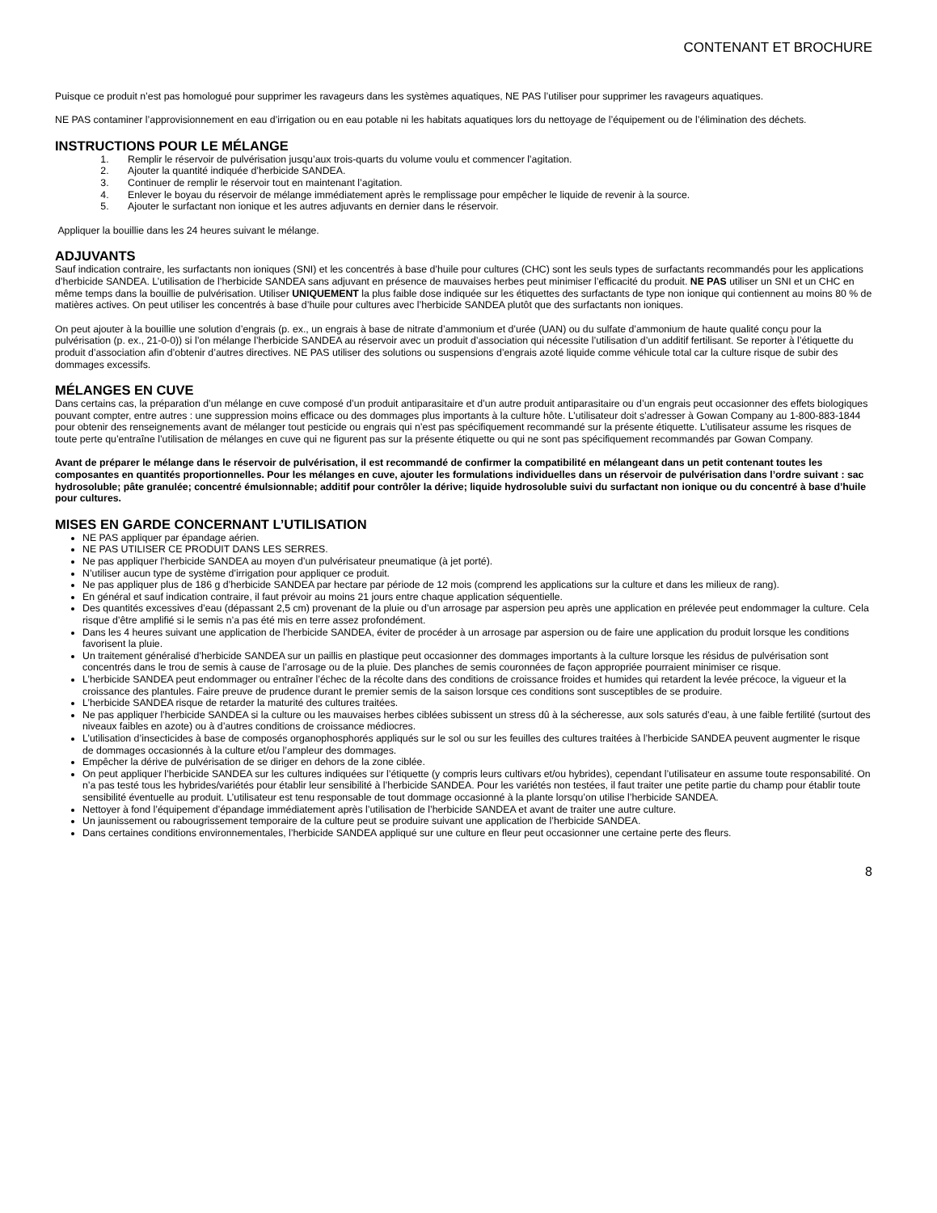CONTENANT ET BROCHURE
Puisque ce produit n’est pas homologué pour supprimer les ravageurs dans les systèmes aquatiques, NE PAS l’utiliser pour supprimer les ravageurs aquatiques.
NE PAS contaminer l’approvisionnement en eau d’irrigation ou en eau potable ni les habitats aquatiques lors du nettoyage de l’équipement ou de l’élimination des déchets.
INSTRUCTIONS POUR LE MÉLANGE
1. Remplir le réservoir de pulvérisation jusqu’aux trois-quarts du volume voulu et commencer l’agitation.
2. Ajouter la quantité indiquée d’herbicide SANDEA.
3. Continuer de remplir le réservoir tout en maintenant l’agitation.
4. Enlever le boyau du réservoir de mélange immédiatement après le remplissage pour empêcher le liquide de revenir à la source.
5. Ajouter le surfactant non ionique et les autres adjuvants en dernier dans le réservoir.
Appliquer la bouillie dans les 24 heures suivant le mélange.
ADJUVANTS
Sauf indication contraire, les surfactants non ioniques (SNI) et les concentrés à base d’huile pour cultures (CHC) sont les seuls types de surfactants recommandés pour les applications d’herbicide SANDEA. L’utilisation de l’herbicide SANDEA sans adjuvant en présence de mauvaises herbes peut minimiser l’efficacité du produit. NE PAS utiliser un SNI et un CHC en même temps dans la bouillie de pulvérisation. Utiliser UNIQUEMENT la plus faible dose indiquée sur les étiquettes des surfactants de type non ionique qui contiennent au moins 80 % de matières actives. On peut utiliser les concentrés à base d’huile pour cultures avec l’herbicide SANDEA plutôt que des surfactants non ioniques.
On peut ajouter à la bouillie une solution d’engrais (p. ex., un engrais à base de nitrate d’ammonium et d’urée (UAN) ou du sulfate d’ammonium de haute qualité conçu pour la pulvérisation (p. ex., 21-0-0)) si l’on mélange l’herbicide SANDEA au réservoir avec un produit d’association qui nécessite l’utilisation d’un additif fertilisant. Se reporter à l’étiquette du produit d’association afin d’obtenir d’autres directives. NE PAS utiliser des solutions ou suspensions d’engrais azoté liquide comme véhicule total car la culture risque de subir des dommages excessifs.
MÉLANGES EN CUVE
Dans certains cas, la préparation d’un mélange en cuve composé d’un produit antiparasitaire et d’un autre produit antiparasitaire ou d’un engrais peut occasionner des effets biologiques pouvant compter, entre autres : une suppression moins efficace ou des dommages plus importants à la culture hôte. L’utilisateur doit s’adresser à Gowan Company au 1-800-883-1844 pour obtenir des renseignements avant de mélanger tout pesticide ou engrais qui n’est pas spécifiquement recommandé sur la présente étiquette. L’utilisateur assume les risques de toute perte qu’entraîne l’utilisation de mélanges en cuve qui ne figurent pas sur la présente étiquette ou qui ne sont pas spécifiquement recommandés par Gowan Company.
Avant de préparer le mélange dans le réservoir de pulvérisation, il est recommandé de confirmer la compatibilité en mélangeant dans un petit contenant toutes les composantes en quantités proportionnelles. Pour les mélanges en cuve, ajouter les formulations individuelles dans un réservoir de pulvérisation dans l’ordre suivant : sac hydrosoluble; pâte granulée; concentré émulsionnable; additif pour contrôler la dérive; liquide hydrosoluble suivi du surfactant non ionique ou du concentré à base d’huile pour cultures.
MISES EN GARDE CONCERNANT L’UTILISATION
NE PAS appliquer par épandage aérien.
NE PAS UTILISER CE PRODUIT DANS LES SERRES.
Ne pas appliquer l’herbicide SANDEA au moyen d’un pulvérisateur pneumatique (à jet porté).
N’utiliser aucun type de système d’irrigation pour appliquer ce produit.
Ne pas appliquer plus de 186 g d’herbicide SANDEA par hectare par période de 12 mois (comprend les applications sur la culture et dans les milieux de rang).
En général et sauf indication contraire, il faut prévoir au moins 21 jours entre chaque application séquentielle.
Des quantités excessives d’eau (dépassant 2,5 cm) provenant de la pluie ou d’un arrosage par aspersion peu après une application en prélevée peut endommager la culture. Cela risque d’être amplifié si le semis n’a pas été mis en terre assez profondément.
Dans les 4 heures suivant une application de l’herbicide SANDEA, éviter de procéder à un arrosage par aspersion ou de faire une application du produit lorsque les conditions favorisent la pluie.
Un traitement généralisé d’herbicide SANDEA sur un paillis en plastique peut occasionner des dommages importants à la culture lorsque les résidus de pulvérisation sont concentrés dans le trou de semis à cause de l’arrosage ou de la pluie. Des planches de semis couronnées de façon appropriée pourraient minimiser ce risque.
L’herbicide SANDEA peut endommager ou entraîner l’échec de la récolte dans des conditions de croissance froides et humides qui retardent la levée précoce, la vigueur et la croissance des plantules. Faire preuve de prudence durant le premier semis de la saison lorsque ces conditions sont susceptibles de se produire.
L’herbicide SANDEA risque de retarder la maturité des cultures traitées.
Ne pas appliquer l’herbicide SANDEA si la culture ou les mauvaises herbes ciblées subissent un stress dû à la sécheresse, aux sols saturés d’eau, à une faible fertilité (surtout des niveaux faibles en azote) ou à d’autres conditions de croissance médiocres.
L’utilisation d’insecticides à base de composés organophosphorés appliqués sur le sol ou sur les feuilles des cultures traitées à l’herbicide SANDEA peuvent augmenter le risque de dommages occasionnés à la culture et/ou l’ampleur des dommages.
Empêcher la dérive de pulvérisation de se diriger en dehors de la zone ciblée.
On peut appliquer l’herbicide SANDEA sur les cultures indiquées sur l’étiquette (y compris leurs cultivars et/ou hybrides), cependant l’utilisateur en assume toute responsabilité. On n’a pas testé tous les hybrides/variétés pour établir leur sensibilité à l’herbicide SANDEA. Pour les variétés non testées, il faut traiter une petite partie du champ pour établir toute sensibilité éventuelle au produit. L’utilisateur est tenu responsable de tout dommage occasionné à la plante lorsqu’on utilise l’herbicide SANDEA.
Nettoyer à fond l’équipement d’épandage immédiatement après l’utilisation de l’herbicide SANDEA et avant de traiter une autre culture.
Un jaunissement ou rabougrissement temporaire de la culture peut se produire suivant une application de l’herbicide SANDEA.
Dans certaines conditions environnementales, l’herbicide SANDEA appliqué sur une culture en fleur peut occasionner une certaine perte des fleurs.
8